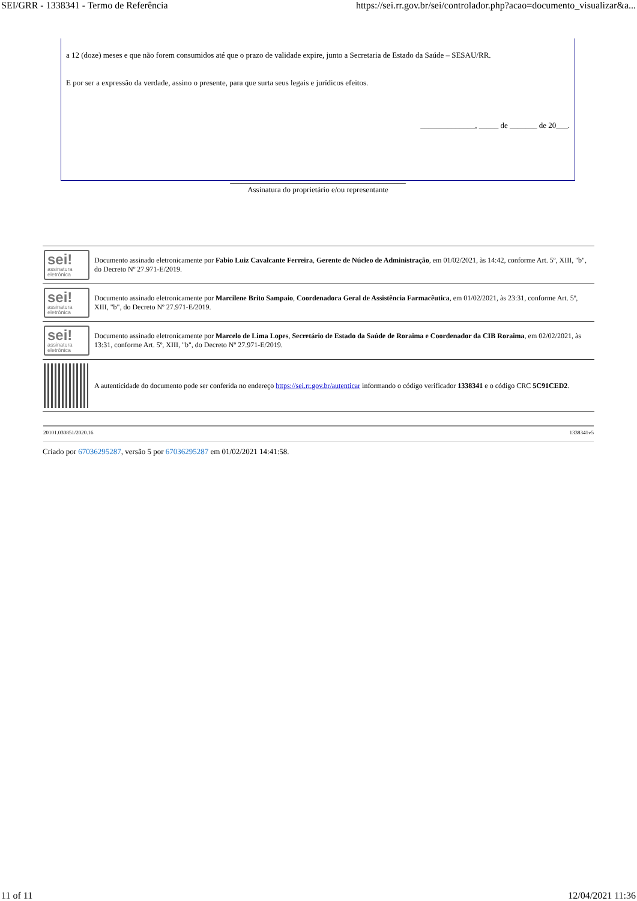SEI/GRR - 1338341 - Termo de Referência https://sei.rr.gov.br/sei/controlador.php?acao=documento_visualizar&a...
a 12 (doze) meses e que não forem consumidos até que o prazo de validade expire, junto a Secretaria de Estado da Saúde – SESAU/RR.
E por ser a expressão da verdade, assino o presente, para que surta seus legais e jurídicos efeitos.
______________, _____ de _______ de 20___.
_____________________________________________
Assinatura do proprietário e/ou representante
| sei! assinatura eletrônica | Documento assinado eletronicamente por Fabio Luiz Cavalcante Ferreira , Gerente de Núcleo de Administração , em 01/02/2021, às 14:42, conforme Art. 5º, XIII, "b", do Decreto Nº 27.971-E/2019. |
| sei! assinatura eletrônica | Documento assinado eletronicamente por Marcilene Brito Sampaio , Coordenadora Geral de Assistência Farmacêutica , em 01/02/2021, às 23:31, conforme Art. 5º, XIII, "b", do Decreto Nº 27.971-E/2019. |
| sei! assinatura eletrônica | Documento assinado eletronicamente por Marcelo de Lima Lopes , Secretário de Estado da Saúde de Roraima e Coordenador da CIB Roraima , em 02/02/2021, às 13:31, conforme Art. 5º, XIII, "b", do Decreto Nº 27.971-E/2019. |
| | A autenticidade do documento pode ser conferida no endereço https://sei.rr.gov.br/autenticar informando o código verificador 1338341 e o código CRC 5C91CED2 . |
20101.030851/2020.16 1338341v5
Criado por 67036295287, versão 5 por 67036295287 em 01/02/2021 14:41:58.
11 of 11 12/04/2021 11:36